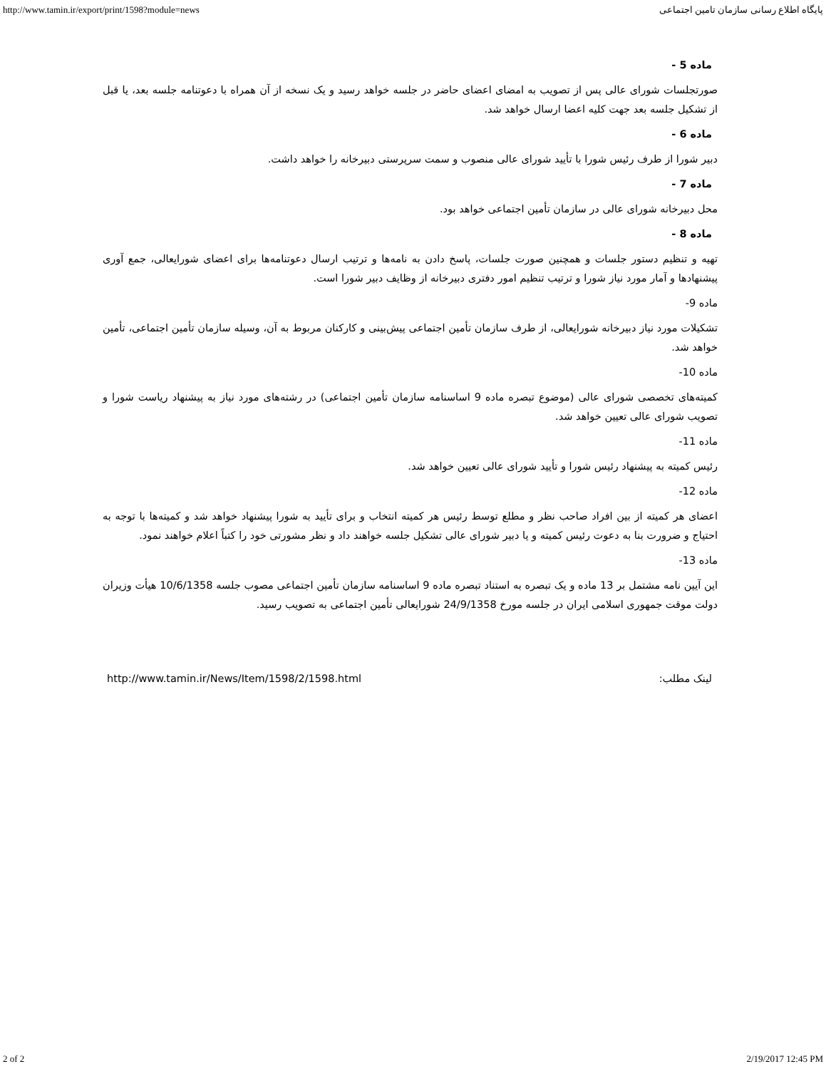http://www.tamin.ir/export/print/1598?module=news پایگاه اطلاع رسانی سازمان تامین اجتماعی
ماده 5 -
صورتجلسات شورای عالی پس از تصویب به امضای اعضای حاضر در جلسه خواهد رسید و یک نسخه از آن همراه با دعوتنامه جلسه بعد، یا قبل از تشکیل جلسه بعد جهت کلیه اعضا ارسال خواهد شد.
ماده 6 -
دبیر شورا از طرف رئیس شورا با تأیید شورای عالی منصوب و سمت سرپرستی دبیرخانه را خواهد داشت.
ماده 7 -
محل دبیرخانه شورای عالی در سازمان تأمین اجتماعی خواهد بود.
ماده 8 -
تهیه و تنظیم دستور جلسات و همچنین صورت جلسات، پاسخ دادن به نامه‌ها و ترتیب ارسال دعوتنامه‌ها برای اعضای شورایعالی، جمع آوری پیشنهادها و آمار مورد نیاز شورا و ترتیب تنظیم امور دفتری دبیرخانه از وظایف دبیر شورا است.
ماده 9-
تشکیلات مورد نیاز دبیرخانه شورایعالی، از طرف سازمان تأمین اجتماعی پیش‌بینی و کارکنان مربوط به آن، وسیله سازمان تأمین اجتماعی، تأمین خواهد شد.
ماده 10-
کمیته‌های تخصصی شورای عالی (موضوع تبصره ماده 9 اساسنامه سازمان تأمین اجتماعی) در رشته‌های مورد نیاز به پیشنهاد ریاست شورا و تصویب شورای عالی تعیین خواهد شد.
ماده 11-
رئیس کمیته به پیشنهاد رئیس شورا و تأیید شورای عالی تعیین خواهد شد.
ماده 12-
اعضای هر کمیته از بین افراد صاحب نظر و مطلع توسط رئیس هر کمیته انتخاب و برای تأیید به شورا پیشنهاد خواهد شد و کمیته‌ها با توجه به احتیاج و ضرورت بنا به دعوت رئیس کمیته و یا دبیر شورای عالی تشکیل جلسه خواهند داد و نظر مشورتی خود را کتباً اعلام خواهند نمود.
ماده 13-
این آیین نامه مشتمل بر 13 ماده و یک تبصره به استناد تبصره ماده 9 اساسنامه سازمان تأمین اجتماعی مصوب جلسه 10/6/1358 هیأت وزیران دولت موقت جمهوری اسلامی ایران در جلسه مورخ 24/9/1358 شورایعالی تأمین اجتماعی به تصویب رسید.
http://www.tamin.ir/News/Item/1598/2/1598.html لینک مطلب:
2 of 2 2/19/2017 12:45 PM